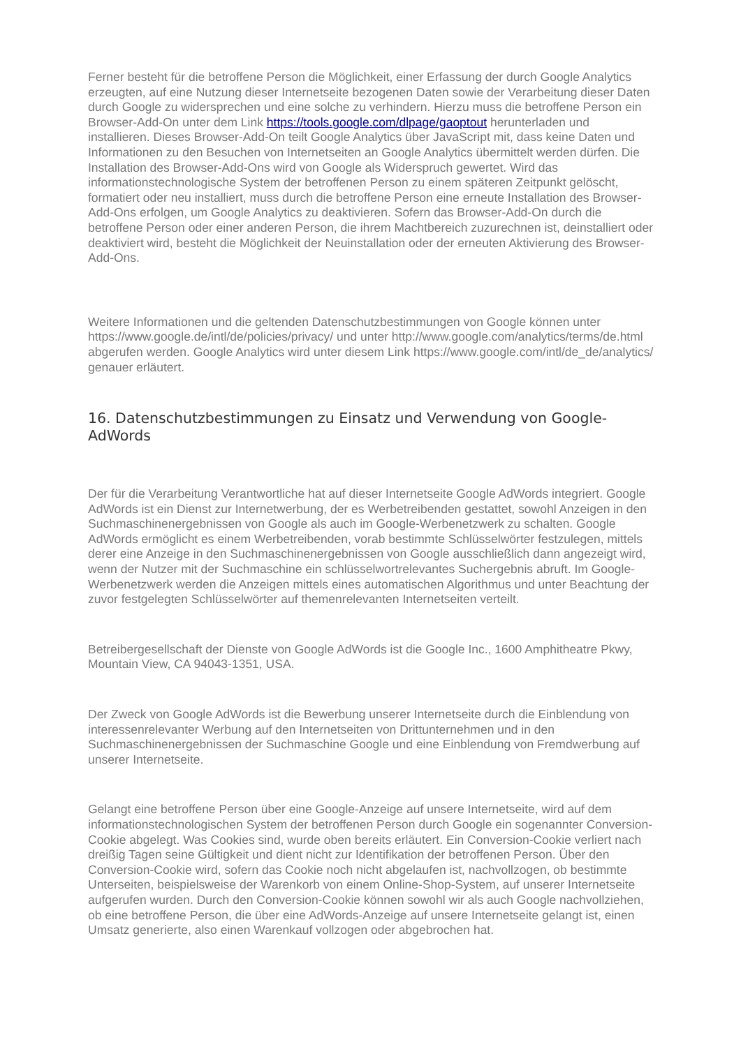Ferner besteht für die betroffene Person die Möglichkeit, einer Erfassung der durch Google Analytics erzeugten, auf eine Nutzung dieser Internetseite bezogenen Daten sowie der Verarbeitung dieser Daten durch Google zu widersprechen und eine solche zu verhindern. Hierzu muss die betroffene Person ein Browser-Add-On unter dem Link https://tools.google.com/dlpage/gaoptout herunterladen und installieren. Dieses Browser-Add-On teilt Google Analytics über JavaScript mit, dass keine Daten und Informationen zu den Besuchen von Internetseiten an Google Analytics übermittelt werden dürfen. Die Installation des Browser-Add-Ons wird von Google als Widerspruch gewertet. Wird das informationstechnologische System der betroffenen Person zu einem späteren Zeitpunkt gelöscht, formatiert oder neu installiert, muss durch die betroffene Person eine erneute Installation des Browser-Add-Ons erfolgen, um Google Analytics zu deaktivieren. Sofern das Browser-Add-On durch die betroffene Person oder einer anderen Person, die ihrem Machtbereich zuzurechnen ist, deinstalliert oder deaktiviert wird, besteht die Möglichkeit der Neuinstallation oder der erneuten Aktivierung des Browser-Add-Ons.
Weitere Informationen und die geltenden Datenschutzbestimmungen von Google können unter https://www.google.de/intl/de/policies/privacy/ und unter http://www.google.com/analytics/terms/de.html abgerufen werden. Google Analytics wird unter diesem Link https://www.google.com/intl/de_de/analytics/ genauer erläutert.
16. Datenschutzbestimmungen zu Einsatz und Verwendung von Google-AdWords
Der für die Verarbeitung Verantwortliche hat auf dieser Internetseite Google AdWords integriert. Google AdWords ist ein Dienst zur Internetwerbung, der es Werbetreibenden gestattet, sowohl Anzeigen in den Suchmaschinenergebnissen von Google als auch im Google-Werbenetzwerk zu schalten. Google AdWords ermöglicht es einem Werbetreibenden, vorab bestimmte Schlüsselwörter festzulegen, mittels derer eine Anzeige in den Suchmaschinenergebnissen von Google ausschließlich dann angezeigt wird, wenn der Nutzer mit der Suchmaschine ein schlüsselwortrelevantes Suchergebnis abruft. Im Google-Werbenetzwerk werden die Anzeigen mittels eines automatischen Algorithmus und unter Beachtung der zuvor festgelegten Schlüsselwörter auf themenrelevanten Internetseiten verteilt.
Betreibergesellschaft der Dienste von Google AdWords ist die Google Inc., 1600 Amphitheatre Pkwy, Mountain View, CA 94043-1351, USA.
Der Zweck von Google AdWords ist die Bewerbung unserer Internetseite durch die Einblendung von interessenrelevanter Werbung auf den Internetseiten von Drittunternehmen und in den Suchmaschinenergebnissen der Suchmaschine Google und eine Einblendung von Fremdwerbung auf unserer Internetseite.
Gelangt eine betroffene Person über eine Google-Anzeige auf unsere Internetseite, wird auf dem informationstechnologischen System der betroffenen Person durch Google ein sogenannter Conversion-Cookie abgelegt. Was Cookies sind, wurde oben bereits erläutert. Ein Conversion-Cookie verliert nach dreißig Tagen seine Gültigkeit und dient nicht zur Identifikation der betroffenen Person. Über den Conversion-Cookie wird, sofern das Cookie noch nicht abgelaufen ist, nachvollzogen, ob bestimmte Unterseiten, beispielsweise der Warenkorb von einem Online-Shop-System, auf unserer Internetseite aufgerufen wurden. Durch den Conversion-Cookie können sowohl wir als auch Google nachvollziehen, ob eine betroffene Person, die über eine AdWords-Anzeige auf unsere Internetseite gelangt ist, einen Umsatz generierte, also einen Warenkauf vollzogen oder abgebrochen hat.